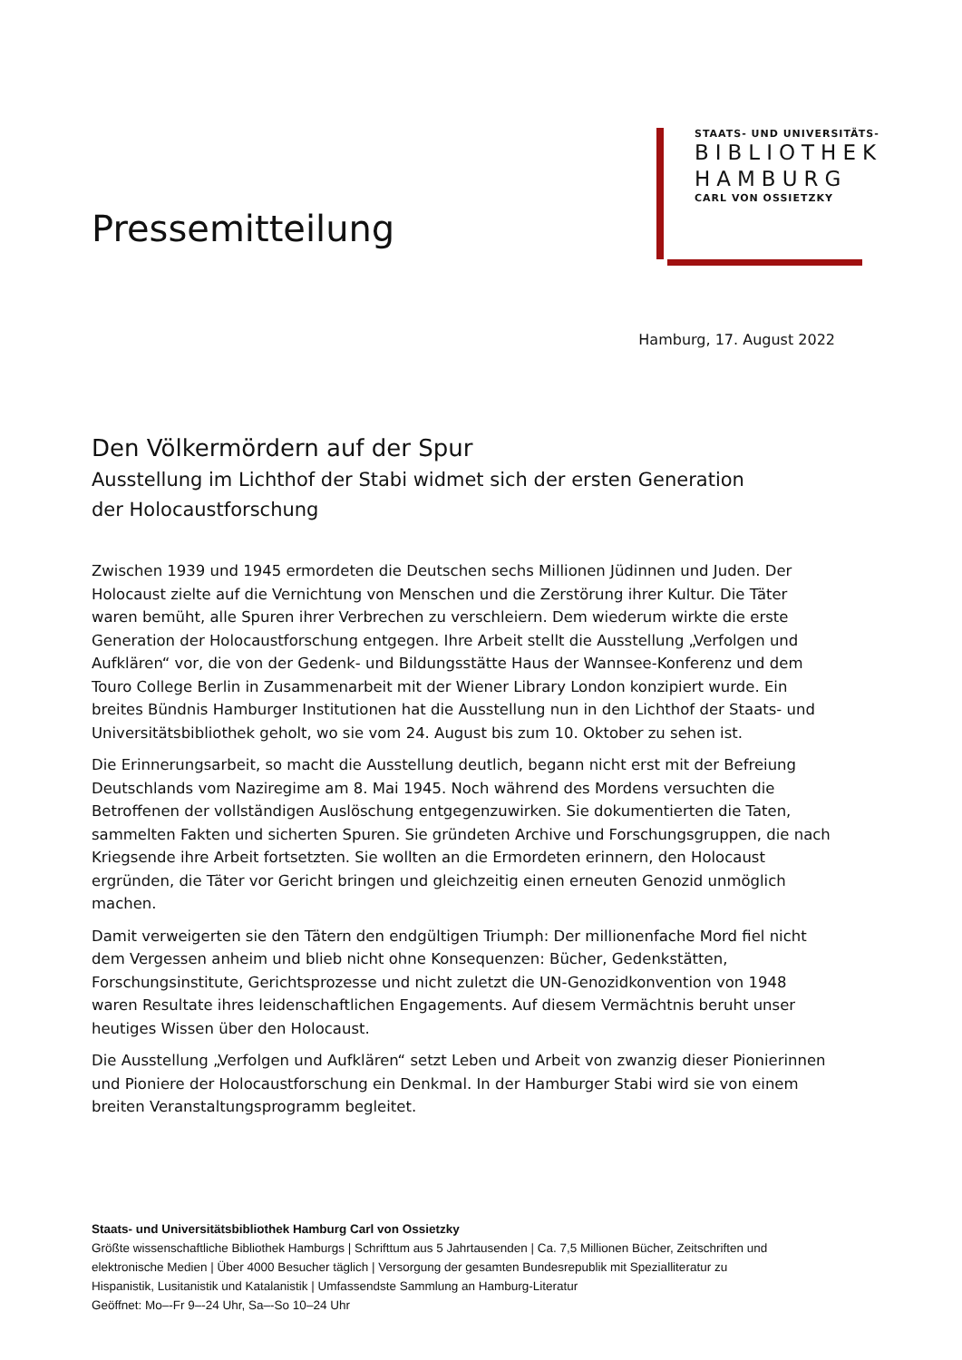Pressemitteilung
STAATS- UND UNIVERSITÄTS-
BIBLIOTHEK
HAMBURG
CARL VON OSSIETZKY
Hamburg, 17. August 2022
Den Völkermördern auf der Spur
Ausstellung im Lichthof der Stabi widmet sich der ersten Generation der Holocaustforschung
Zwischen 1939 und 1945 ermordeten die Deutschen sechs Millionen Jüdinnen und Juden. Der Holocaust zielte auf die Vernichtung von Menschen und die Zerstörung ihrer Kultur. Die Täter waren bemüht, alle Spuren ihrer Verbrechen zu verschleiern. Dem wiederum wirkte die erste Generation der Holocaustforschung entgegen. Ihre Arbeit stellt die Ausstellung „Verfolgen und Aufklären“ vor, die von der Gedenk- und Bildungsstätte Haus der Wannsee-Konferenz und dem Touro College Berlin in Zusammenarbeit mit der Wiener Library London konzipiert wurde. Ein breites Bündnis Hamburger Institutionen hat die Ausstellung nun in den Lichthof der Staats- und Universitätsbibliothek geholt, wo sie vom 24. August bis zum 10. Oktober zu sehen ist.
Die Erinnerungsarbeit, so macht die Ausstellung deutlich, begann nicht erst mit der Befreiung Deutschlands vom Naziregime am 8. Mai 1945. Noch während des Mordens versuchten die Betroffenen der vollständigen Auslöschung entgegenzuwirken. Sie dokumentierten die Taten, sammelten Fakten und sicherten Spuren. Sie gründeten Archive und Forschungsgruppen, die nach Kriegsende ihre Arbeit fortsetzten. Sie wollten an die Ermordeten erinnern, den Holocaust ergründen, die Täter vor Gericht bringen und gleichzeitig einen erneuten Genozid unmöglich machen.
Damit verweigerten sie den Tätern den endgültigen Triumph: Der millionenfache Mord fiel nicht dem Vergessen anheim und blieb nicht ohne Konsequenzen: Bücher, Gedenkstätten, Forschungsinstitute, Gerichtsprozesse und nicht zuletzt die UN-Genozidkonvention von 1948 waren Resultate ihres leidenschaftlichen Engagements. Auf diesem Vermächtnis beruht unser heutiges Wissen über den Holocaust.
Die Ausstellung „Verfolgen und Aufklären“ setzt Leben und Arbeit von zwanzig dieser Pionierinnen und Pioniere der Holocaustforschung ein Denkmal. In der Hamburger Stabi wird sie von einem breiten Veranstaltungsprogramm begleitet.
Staats- und Universitätsbibliothek Hamburg Carl von Ossietzky
Größte wissenschaftliche Bibliothek Hamburgs | Schrifttum aus 5 Jahrtausenden | Ca. 7,5 Millionen Bücher, Zeitschriften und elektronische Medien | Über 4000 Besucher täglich | Versorgung der gesamten Bundesrepublik mit Spezialliteratur zu Hispanistik, Lusitanistik und Katalanistik | Umfassendste Sammlung an Hamburg-Literatur
Geöffnet: Mo–-Fr 9–-24 Uhr, Sa–-So 10–24 Uhr